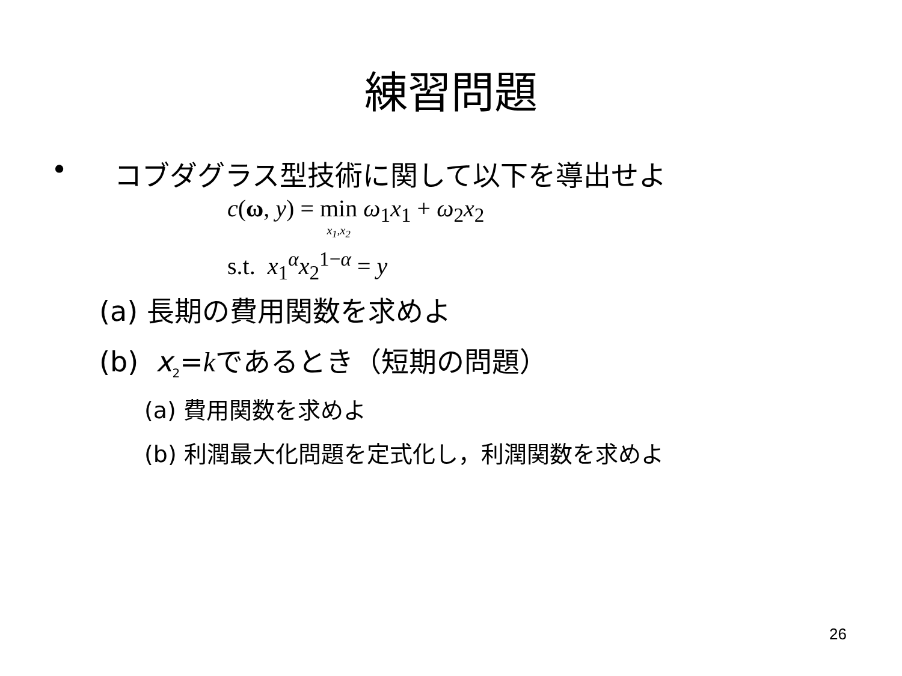練習問題
• コブダグラス型技術に関して以下を導出せよ
c(ω, y) = min x<sub>1</sub>,x<sub>2</sub> ω<sub>1</sub>x<sub>1</sub> + ω<sub>2</sub>x<sub>2</sub>
s.t. x<sub>1</sub><sup>α</sup>x<sub>2</sub><sup>1−α</sup> = y
(a) 長期の費用関数を求めよ
(b) x<sub>2</sub>=kであるとき（短期の問題）
(a) 費用関数を求めよ
(b) 利潤最大化問題を定式化し，利潤関数を求めよ
26